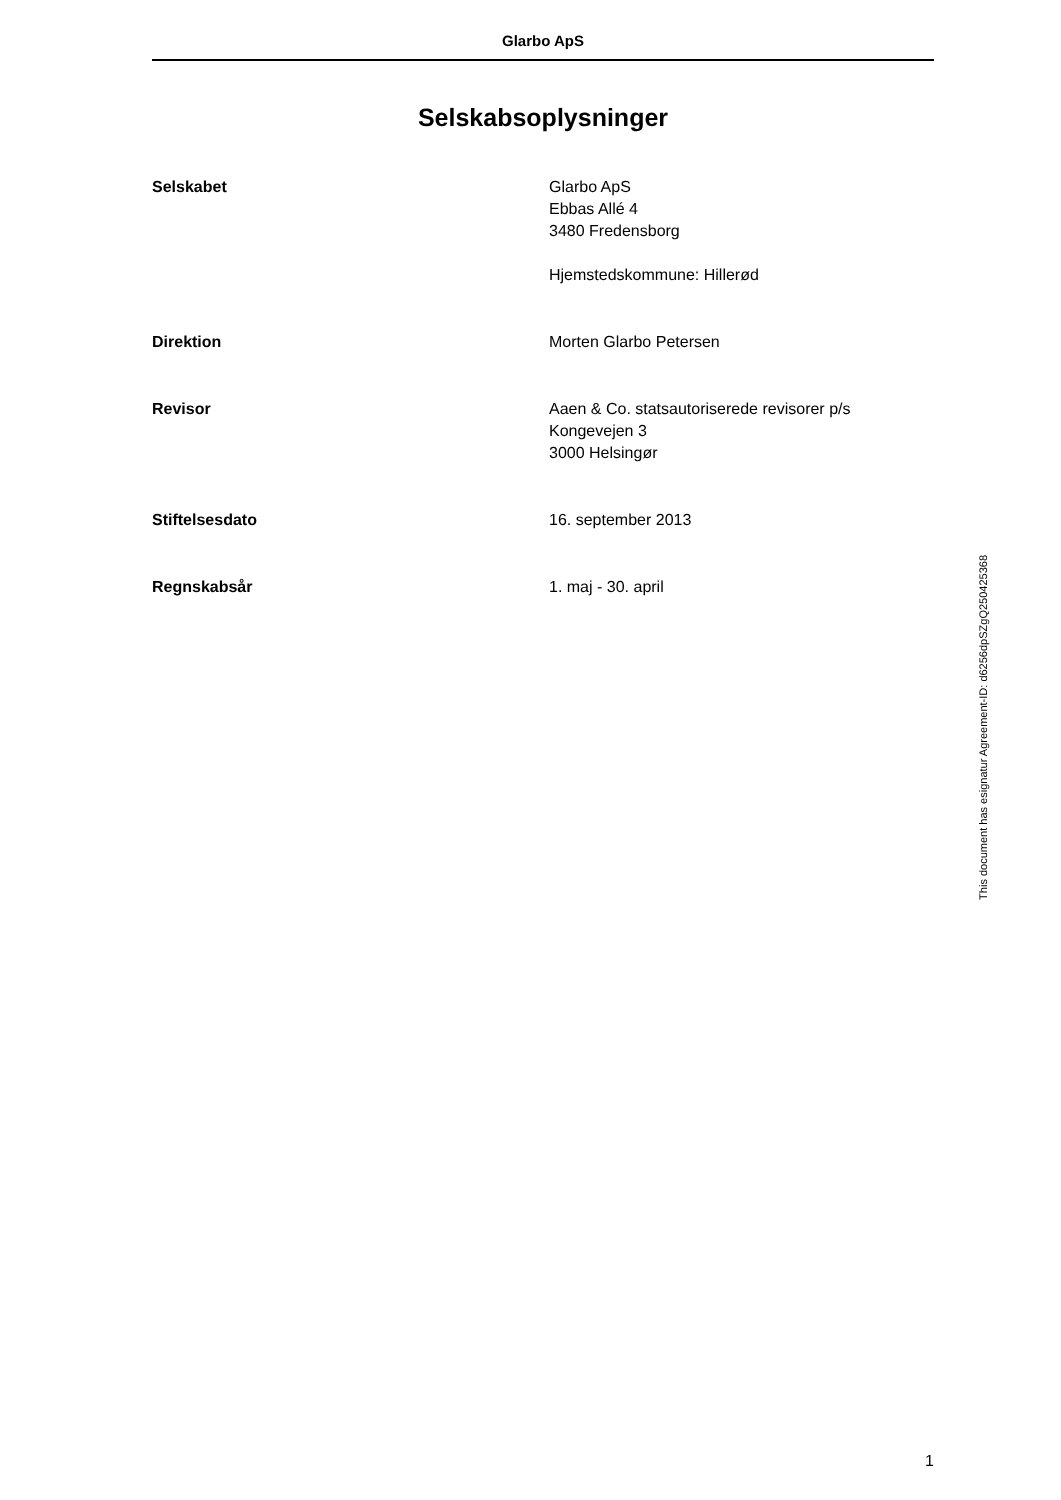Glarbo ApS
Selskabsoplysninger
| Selskabet | Glarbo ApS Ebbas Allé 4 3480 Fredensborg Hjemstedskommune: Hillerød |
| Direktion | Morten Glarbo Petersen |
| Revisor | Aaen & Co. statsautoriserede revisorer p/s Kongevejen 3 3000 Helsingør |
| Stiftelsesdato | 16. september 2013 |
| Regnskabsår | 1. maj - 30. april |
1
This document has esignatur Agreement-ID: d6256dpSZgQ250425368